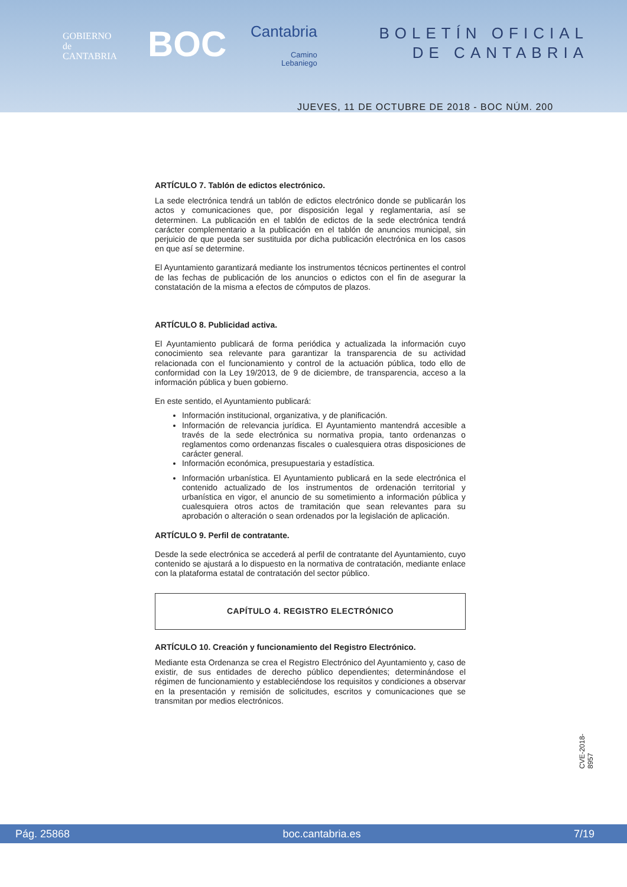GOBIERNO
de
CANTABRIA
BOC Cantabria
Camino
Lebaniego
BOLETÍN OFICIAL
DE CANTABRIA
JUEVES, 11 DE OCTUBRE DE 2018 - BOC NÚM. 200
ARTÍCULO 7. Tablón de edictos electrónico.
La sede electrónica tendrá un tablón de edictos electrónico donde se publicarán los actos y comunicaciones que, por disposición legal y reglamentaria, así se determinen. La publicación en el tablón de edictos de la sede electrónica tendrá carácter complementario a la publicación en el tablón de anuncios municipal, sin perjuicio de que pueda ser sustituida por dicha publicación electrónica en los casos en que así se determine.
El Ayuntamiento garantizará mediante los instrumentos técnicos pertinentes el control de las fechas de publicación de los anuncios o edictos con el fin de asegurar la constatación de la misma a efectos de cómputos de plazos.
ARTÍCULO 8. Publicidad activa.
El Ayuntamiento publicará de forma periódica y actualizada la información cuyo conocimiento sea relevante para garantizar la transparencia de su actividad relacionada con el funcionamiento y control de la actuación pública, todo ello de conformidad con la Ley 19/2013, de 9 de diciembre, de transparencia, acceso a la información pública y buen gobierno.
En este sentido, el Ayuntamiento publicará:
Información institucional, organizativa, y de planificación.
Información de relevancia jurídica. El Ayuntamiento mantendrá accesible a través de la sede electrónica su normativa propia, tanto ordenanzas o reglamentos como ordenanzas fiscales o cualesquiera otras disposiciones de carácter general.
Información económica, presupuestaria y estadística.
Información urbanística. El Ayuntamiento publicará en la sede electrónica el contenido actualizado de los instrumentos de ordenación territorial y urbanística en vigor, el anuncio de su sometimiento a información pública y cualesquiera otros actos de tramitación que sean relevantes para su aprobación o alteración o sean ordenados por la legislación de aplicación.
ARTÍCULO 9. Perfil de contratante.
Desde la sede electrónica se accederá al perfil de contratante del Ayuntamiento, cuyo contenido se ajustará a lo dispuesto en la normativa de contratación, mediante enlace con la plataforma estatal de contratación del sector público.
CAPÍTULO 4. REGISTRO ELECTRÓNICO
ARTÍCULO 10. Creación y funcionamiento del Registro Electrónico.
Mediante esta Ordenanza se crea el Registro Electrónico del Ayuntamiento y, caso de existir, de sus entidades de derecho público dependientes; determinándose el régimen de funcionamiento y estableciéndose los requisitos y condiciones a observar en la presentación y remisión de solicitudes, escritos y comunicaciones que se transmitan por medios electrónicos.
CVE-2018-8957
Pág. 25868 boc.cantabria.es 7/19